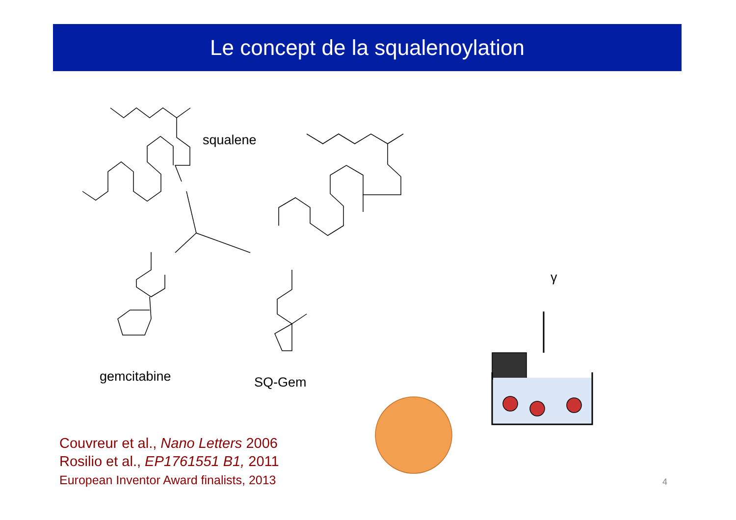Le concept de la squalenoylation
squalene
gemcitabine SQ-Gem
γ
Couvreur et al., Nano Letters 2006
Rosilio et al., EP1761551 B1, 2011
European Inventor Award finalists, 2013
4